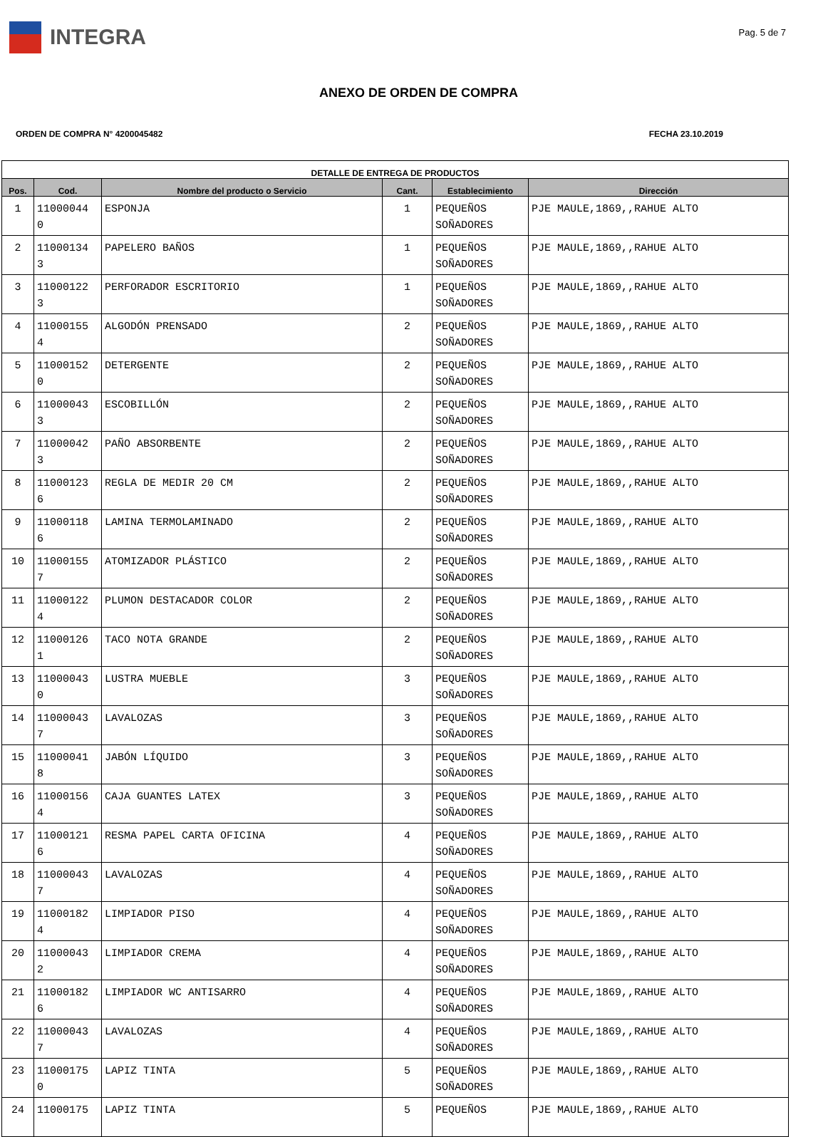INTEGRA
Pag. 5 de 7
ANEXO DE ORDEN DE COMPRA
ORDEN DE COMPRA N° 4200045482 FECHA 23.10.2019
| DETALLE DE ENTREGA DE PRODUCTOS | | | | | |
| --- | --- | --- | --- | --- | --- |
| Pos. | Cod. | Nombre del producto o Servicio | Cant. | Establecimiento | Dirección |
| 1 | 11000044 0 | ESPONJA | 1 | PEQUEÑOS SOÑADORES | PJE MAULE,1869,,RAHUE ALTO |
| 2 | 11000134 3 | PAPELERO BAÑOS | 1 | PEQUEÑOS SOÑADORES | PJE MAULE,1869,,RAHUE ALTO |
| 3 | 11000122 3 | PERFORADOR ESCRITORIO | 1 | PEQUEÑOS SOÑADORES | PJE MAULE,1869,,RAHUE ALTO |
| 4 | 11000155 4 | ALGODÓN PRENSADO | 2 | PEQUEÑOS SOÑADORES | PJE MAULE,1869,,RAHUE ALTO |
| 5 | 11000152 0 | DETERGENTE | 2 | PEQUEÑOS SOÑADORES | PJE MAULE,1869,,RAHUE ALTO |
| 6 | 11000043 3 | ESCOBILLÓN | 2 | PEQUEÑOS SOÑADORES | PJE MAULE,1869,,RAHUE ALTO |
| 7 | 11000042 3 | PAÑO ABSORBENTE | 2 | PEQUEÑOS SOÑADORES | PJE MAULE,1869,,RAHUE ALTO |
| 8 | 11000123 6 | REGLA DE MEDIR 20 CM | 2 | PEQUEÑOS SOÑADORES | PJE MAULE,1869,,RAHUE ALTO |
| 9 | 11000118 6 | LAMINA TERMOLAMINADO | 2 | PEQUEÑOS SOÑADORES | PJE MAULE,1869,,RAHUE ALTO |
| 10 | 11000155 7 | ATOMIZADOR PLÁSTICO | 2 | PEQUEÑOS SOÑADORES | PJE MAULE,1869,,RAHUE ALTO |
| 11 | 11000122 4 | PLUMON DESTACADOR COLOR | 2 | PEQUEÑOS SOÑADORES | PJE MAULE,1869,,RAHUE ALTO |
| 12 | 11000126 1 | TACO NOTA GRANDE | 2 | PEQUEÑOS SOÑADORES | PJE MAULE,1869,,RAHUE ALTO |
| 13 | 11000043 0 | LUSTRA MUEBLE | 3 | PEQUEÑOS SOÑADORES | PJE MAULE,1869,,RAHUE ALTO |
| 14 | 11000043 7 | LAVALOZAS | 3 | PEQUEÑOS SOÑADORES | PJE MAULE,1869,,RAHUE ALTO |
| 15 | 11000041 8 | JABÓN LÍQUIDO | 3 | PEQUEÑOS SOÑADORES | PJE MAULE,1869,,RAHUE ALTO |
| 16 | 11000156 4 | CAJA GUANTES LATEX | 3 | PEQUEÑOS SOÑADORES | PJE MAULE,1869,,RAHUE ALTO |
| 17 | 11000121 6 | RESMA PAPEL CARTA OFICINA | 4 | PEQUEÑOS SOÑADORES | PJE MAULE,1869,,RAHUE ALTO |
| 18 | 11000043 7 | LAVALOZAS | 4 | PEQUEÑOS SOÑADORES | PJE MAULE,1869,,RAHUE ALTO |
| 19 | 11000182 4 | LIMPIADOR PISO | 4 | PEQUEÑOS SOÑADORES | PJE MAULE,1869,,RAHUE ALTO |
| 20 | 11000043 2 | LIMPIADOR CREMA | 4 | PEQUEÑOS SOÑADORES | PJE MAULE,1869,,RAHUE ALTO |
| 21 | 11000182 6 | LIMPIADOR WC ANTISARRO | 4 | PEQUEÑOS SOÑADORES | PJE MAULE,1869,,RAHUE ALTO |
| 22 | 11000043 7 | LAVALOZAS | 4 | PEQUEÑOS SOÑADORES | PJE MAULE,1869,,RAHUE ALTO |
| 23 | 11000175 0 | LAPIZ TINTA | 5 | PEQUEÑOS SOÑADORES | PJE MAULE,1869,,RAHUE ALTO |
| 24 | 11000175 | LAPIZ TINTA | 5 | PEQUEÑOS | PJE MAULE,1869,,RAHUE ALTO |